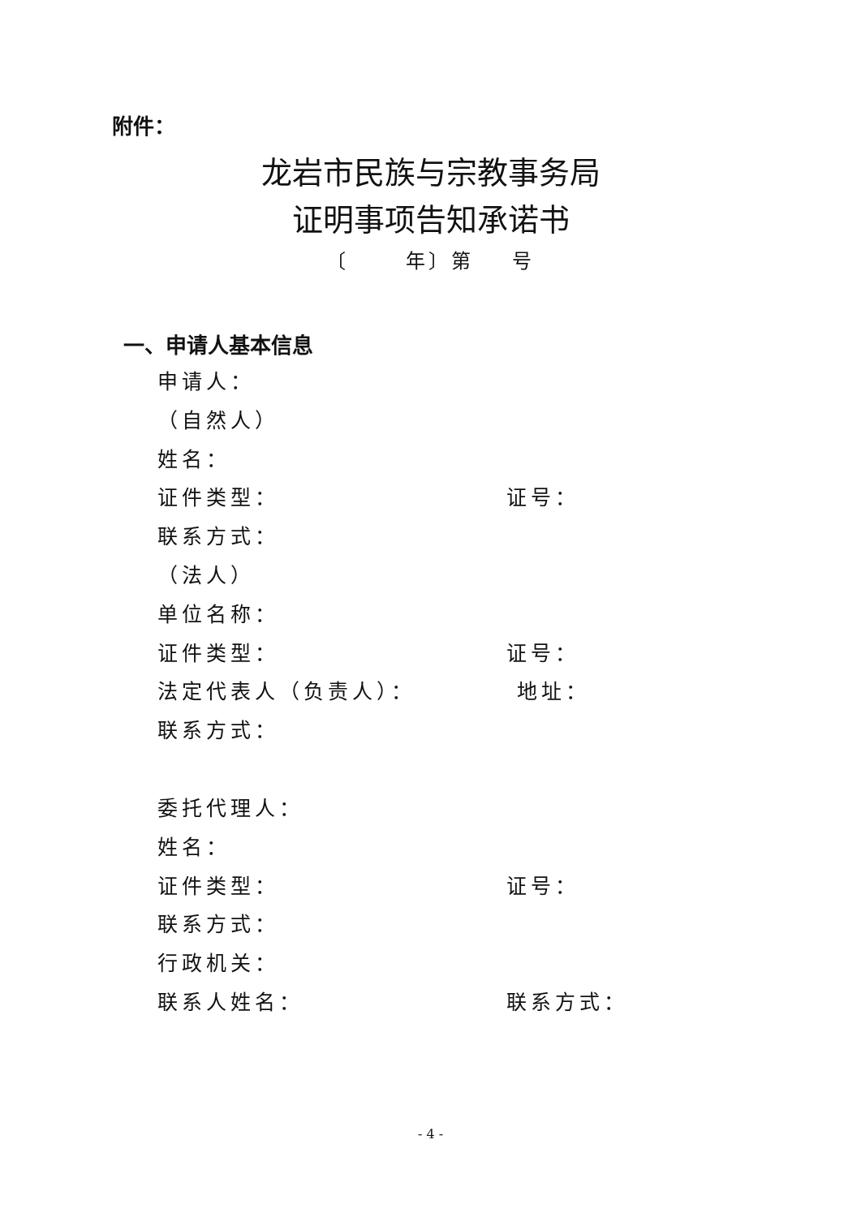附件：
龙岩市民族与宗教事务局
证明事项告知承诺书
〔 年〕第 号
一、申请人基本信息
申请人：
（自然人）
姓名：
证件类型： 证号：
联系方式：
（法人）
单位名称：
证件类型： 证号：
法定代表人（负责人）： 地址：
联系方式：
委托代理人：
姓名：
证件类型： 证号：
联系方式：
行政机关：
联系人姓名： 联系方式：
- 4 -